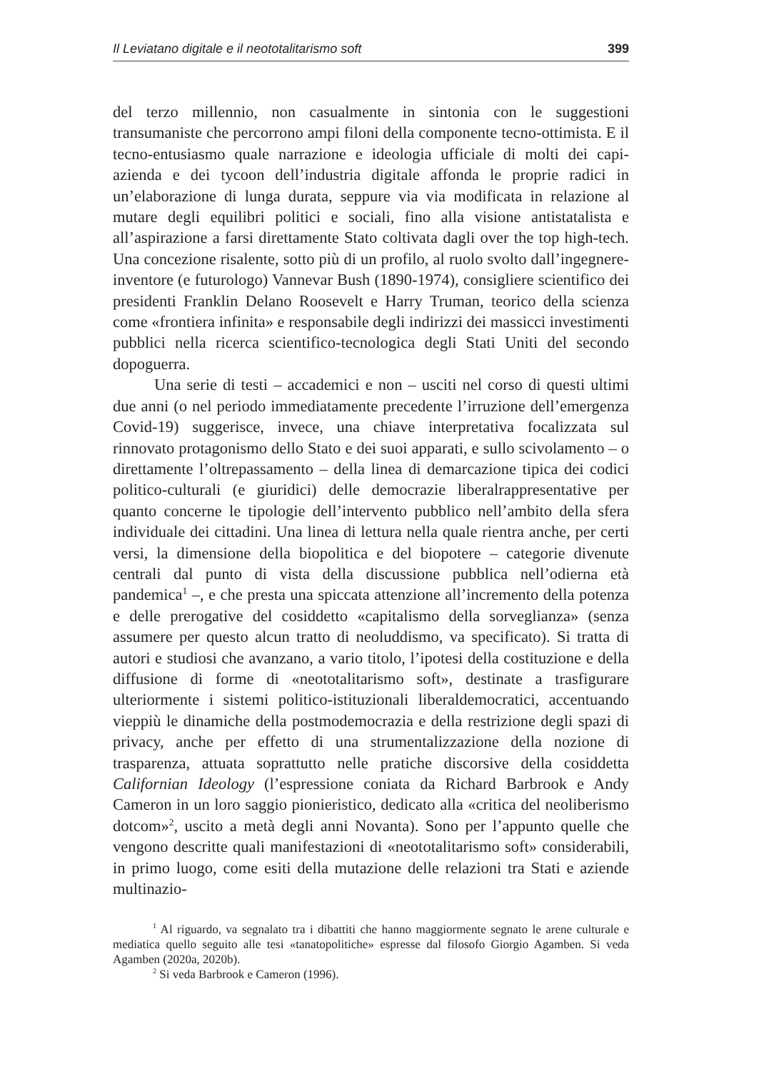Il Leviatano digitale e il neototalitarismo soft 399
del terzo millennio, non casualmente in sintonia con le suggestioni transumaniste che percorrono ampi filoni della componente tecno-ottimista. E il tecno-entusiasmo quale narrazione e ideologia ufficiale di molti dei capi-azienda e dei tycoon dell’industria digitale affonda le proprie radici in un’elaborazione di lunga durata, seppure via via modificata in relazione al mutare degli equilibri politici e sociali, fino alla visione antistatalista e all’aspirazione a farsi direttamente Stato coltivata dagli over the top high-tech. Una concezione risalente, sotto più di un profilo, al ruolo svolto dall’ingegnere-inventore (e futurologo) Vannevar Bush (1890-1974), consigliere scientifico dei presidenti Franklin Delano Roosevelt e Harry Truman, teorico della scienza come «frontiera infinita» e responsabile degli indirizzi dei massicci investimenti pubblici nella ricerca scientifico-tecnologica degli Stati Uniti del secondo dopoguerra.
Una serie di testi – accademici e non – usciti nel corso di questi ultimi due anni (o nel periodo immediatamente precedente l’irruzione dell’emergenza Covid-19) suggerisce, invece, una chiave interpretativa focalizzata sul rinnovato protagonismo dello Stato e dei suoi apparati, e sullo scivolamento – o direttamente l’oltrepassamento – della linea di demarcazione tipica dei codici politico-culturali (e giuridici) delle democrazie liberalrappresentative per quanto concerne le tipologie dell’intervento pubblico nell’ambito della sfera individuale dei cittadini. Una linea di lettura nella quale rientra anche, per certi versi, la dimensione della biopolitica e del biopotere – categorie divenute centrali dal punto di vista della discussione pubblica nell’odierna età pandemica<sup>1</sup> –, e che presta una spiccata attenzione all’incremento della potenza e delle prerogative del cosiddetto «capitalismo della sorveglianza» (senza assumere per questo alcun tratto di neoluddismo, va specificato). Si tratta di autori e studiosi che avanzano, a vario titolo, l’ipotesi della costituzione e della diffusione di forme di «neototalitarismo soft», destinate a trasfigurare ulteriormente i sistemi politico-istituzionali liberaldemocratici, accentuando vieppiù le dinamiche della postmodemocrazia e della restrizione degli spazi di privacy, anche per effetto di una strumentalizzazione della nozione di trasparenza, attuata soprattutto nelle pratiche discorsive della cosiddetta Californian Ideology (l’espressione coniata da Richard Barbrook e Andy Cameron in un loro saggio pionieristico, dedicato alla «critica del neoliberismo dotcom»<sup>2</sup>, uscito a metà degli anni Novanta). Sono per l’appunto quelle che vengono descritte quali manifestazioni di «neototalitarismo soft» considerabili, in primo luogo, come esiti della mutazione delle relazioni tra Stati e aziende multinazio-
<sup>1</sup> Al riguardo, va segnalato tra i dibattiti che hanno maggiormente segnato le arene culturale e mediatica quello seguito alle tesi «tanatopolitiche» espresse dal filosofo Giorgio Agamben. Si veda Agamben (2020a, 2020b).
<sup>2</sup> Si veda Barbrook e Cameron (1996).